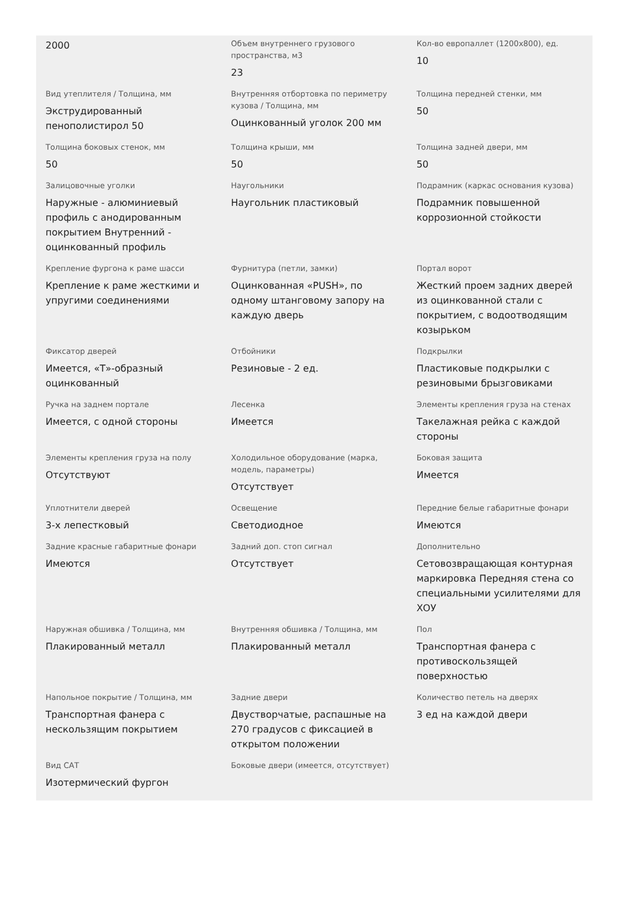| 2000 | Объем внутреннего грузового пространства, м3 23 | Кол-во европаллет (1200x800), ед. 10 |
| Вид утеплителя / Толщина, мм Экструдированный пенополистирол 50 | Внутренняя отбортовка по периметру кузова / Толщина, мм Оцинкованный уголок 200 мм | Толщина передней стенки, мм 50 |
| Толщина боковых стенок, мм 50 | Толщина крыши, мм 50 | Толщина задней двери, мм 50 |
| Залицовочные уголки Наружные - алюминиевый профиль с анодированным покрытием Внутренний - оцинкованный профиль | Наугольники Наугольник пластиковый | Подрамник (каркас основания кузова) Подрамник повышенной коррозионной стойкости |
| Крепление фургона к раме шасси Крепление к раме жесткими и упругими соединениями | Фурнитура (петли, замки) Оцинкованная «PUSH», по одному штанговому запору на каждую дверь | Портал ворот Жесткий проем задних дверей из оцинкованной стали с покрытием, с водоотводящим козырьком |
| Фиксатор дверей Имеется, «Т»-образный оцинкованный | Отбойники Резиновые - 2 ед. | Подкрылки Пластиковые подкрылки с резиновыми брызговиками |
| Ручка на заднем портале Имеется, с одной стороны | Лесенка Имеется | Элементы крепления груза на стенах Такелажная рейка с каждой стороны |
| Элементы крепления груза на полу Отсутствуют | Холодильное оборудование (марка, модель, параметры) Отсутствует | Боковая защита Имеется |
| Уплотнители дверей 3-х лепестковый | Освещение Светодиодное | Передние белые габаритные фонари Имеются |
| Задние красные габаритные фонари Имеются | Задний доп. стоп сигнал Отсутствует | Дополнительно Сетовозвращающая контурная маркировка Передняя стена со специальными усилителями для ХОУ |
| Наружная обшивка / Толщина, мм Плакированный металл | Внутренняя обшивка / Толщина, мм Плакированный металл | Пол Транспортная фанера с противоскользящей поверхностью |
| Напольное покрытие / Толщина, мм Транспортная фанера с нескользящим покрытием | Задние двери Двустворчатые, распашные на 270 градусов с фиксацией в открытом положении | Количество петель на дверях 3 ед на каждой двери |
| Вид САТ Изотермический фургон | Боковые двери (имеется, отсутствует) | |